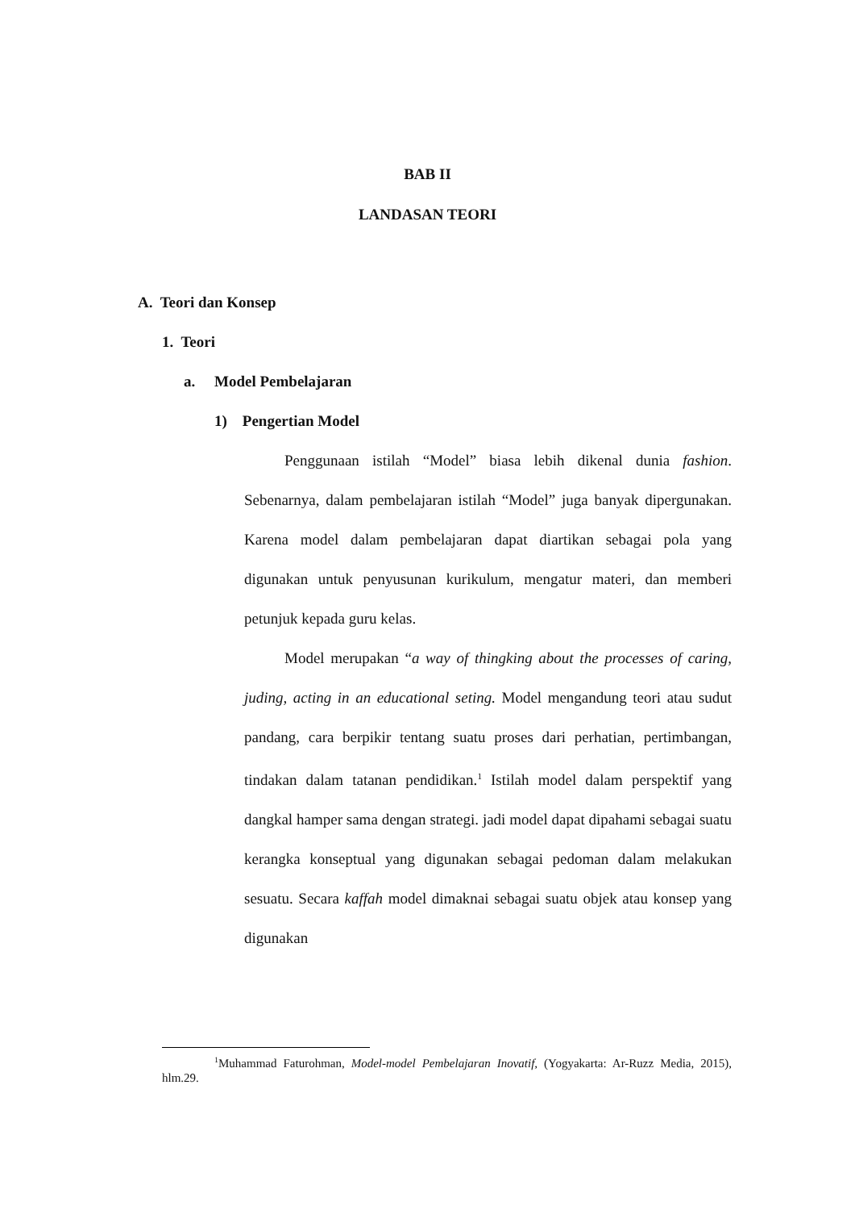BAB II
LANDASAN TEORI
A. Teori dan Konsep
1. Teori
a. Model Pembelajaran
1) Pengertian Model
Penggunaan istilah “Model” biasa lebih dikenal dunia fashion. Sebenarnya, dalam pembelajaran istilah “Model” juga banyak dipergunakan. Karena model dalam pembelajaran dapat diartikan sebagai pola yang digunakan untuk penyusunan kurikulum, mengatur materi, dan memberi petunjuk kepada guru kelas.
Model merupakan “a way of thingking about the processes of caring, juding, acting in an educational seting. Model mengandung teori atau sudut pandang, cara berpikir tentang suatu proses dari perhatian, pertimbangan, tindakan dalam tatanan pendidikan.<sup>1</sup> Istilah model dalam perspektif yang dangkal hamper sama dengan strategi. jadi model dapat dipahami sebagai suatu kerangka konseptual yang digunakan sebagai pedoman dalam melakukan sesuatu. Secara kaffah model dimaknai sebagai suatu objek atau konsep yang digunakan
<sup>1</sup> Muhammad Faturohman, Model-model Pembelajaran Inovatif, (Yogyakarta: Ar-Ruzz Media, 2015), hlm.29.